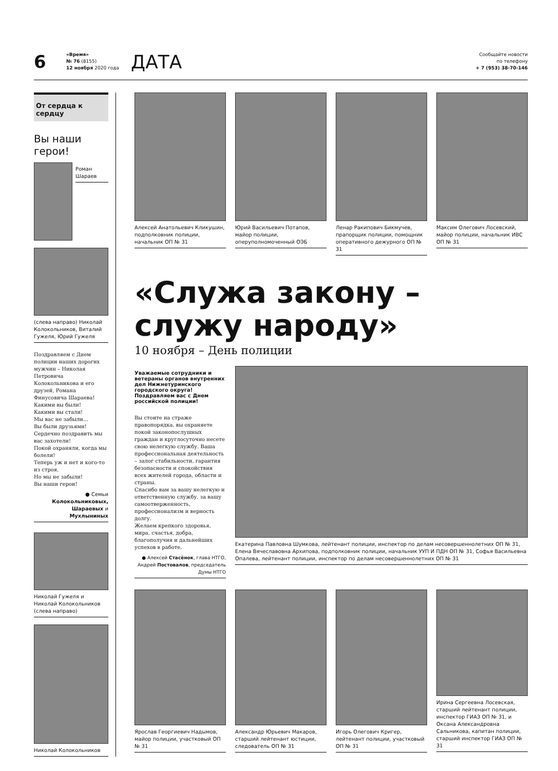6
«Время»
№ 76 (8155)
12 ноября 2020 года
ДАТА
Сообщайте новости
по телефону
+ 7 (953) 38-70-146
От сердца к сердцу
Вы наши герои!
Роман Шараев
(слева направо) Николай Колокольников, Виталий Гужеля, Юрий Гужеля
Поздравляем с Днем полиции наших дорогих мужчин – Николая Петровича Колокольникова и его друзей, Романа Финусовича Шараева!
Какими вы были!
Какими вы стали!
Мы вас не забыли...
Вы были друзьями!
Сердечно поздравить мы вас захотели!
Покой охраняли, когда мы болели!
Теперь уж и нет и кого-то из строя,
Но мы не забыли!
Вы наши герои!
● Семьи Колокольниковых, Шараевых и Мухлыниных
Николай Гужеля и Николай Колокольников (слева направо)
Николай Колокольников
Алексей Анатольевич Кликушин, подполковник полиции, начальник ОП № 31
Юрий Васильевич Потапов, майор полиции, оперуполномоченный ОЭБ
Ленар Ракипович Бикмучев, прапорщик полиции, помощник оперативного дежурного ОП № 31
Максим Олегович Лосевский, майор полиции, начальник ИВС ОП № 31
«Служа закону – служу народу»
10 ноября – День полиции
Уважаемые сотрудники и ветераны органов внутренних дел Нижнетуринского городского округа! Поздравляем вас с Днем российской полиции!
Вы стоите на страже правопорядка, вы охраняете покой законопослушных граждан и круглосуточно несете свою нелегкую службу. Ваша профессиональная деятельность – залог стабильности, гарантия безопасности и спокойствия всех жителей города, области и страны.
Спасибо вам за вашу нелегкую и ответственную службу, за вашу самоотверженность, профессионализм и верность долгу.
Желаем крепкого здоровья, мира, счастья, добра, благополучия и дальнейших успехов в работе.
● Алексей Стасёнок, глава НТГО, Андрей Постовалов, председатель Думы НТГО
Екатерина Павловна Шумкова, лейтенант полиции, инспектор по делам несовершеннолетних ОП № 31, Елена Вячеславовна Архипова, подполковник полиции, начальник УУП И ПДН ОП № 31, Софья Васильевна Опалева, лейтенант полиции, инспектор по делам несовершеннолетних ОП № 31
Ярослав Георгиевич Надымов, майор полиции, участковый ОП № 31
Александр Юрьевич Макаров, старший лейтенант юстиции, следователь ОП № 31
Игорь Олегович Кригер, лейтенант полиции, участковый ОП № 31
Ирина Сергеевна Лосевская, старший лейтенант полиции, инспектор ГИАЗ ОП № 31, и Оксана Александровна Сальникова, капитан полиции, старший инспектор ГИАЗ ОП № 31